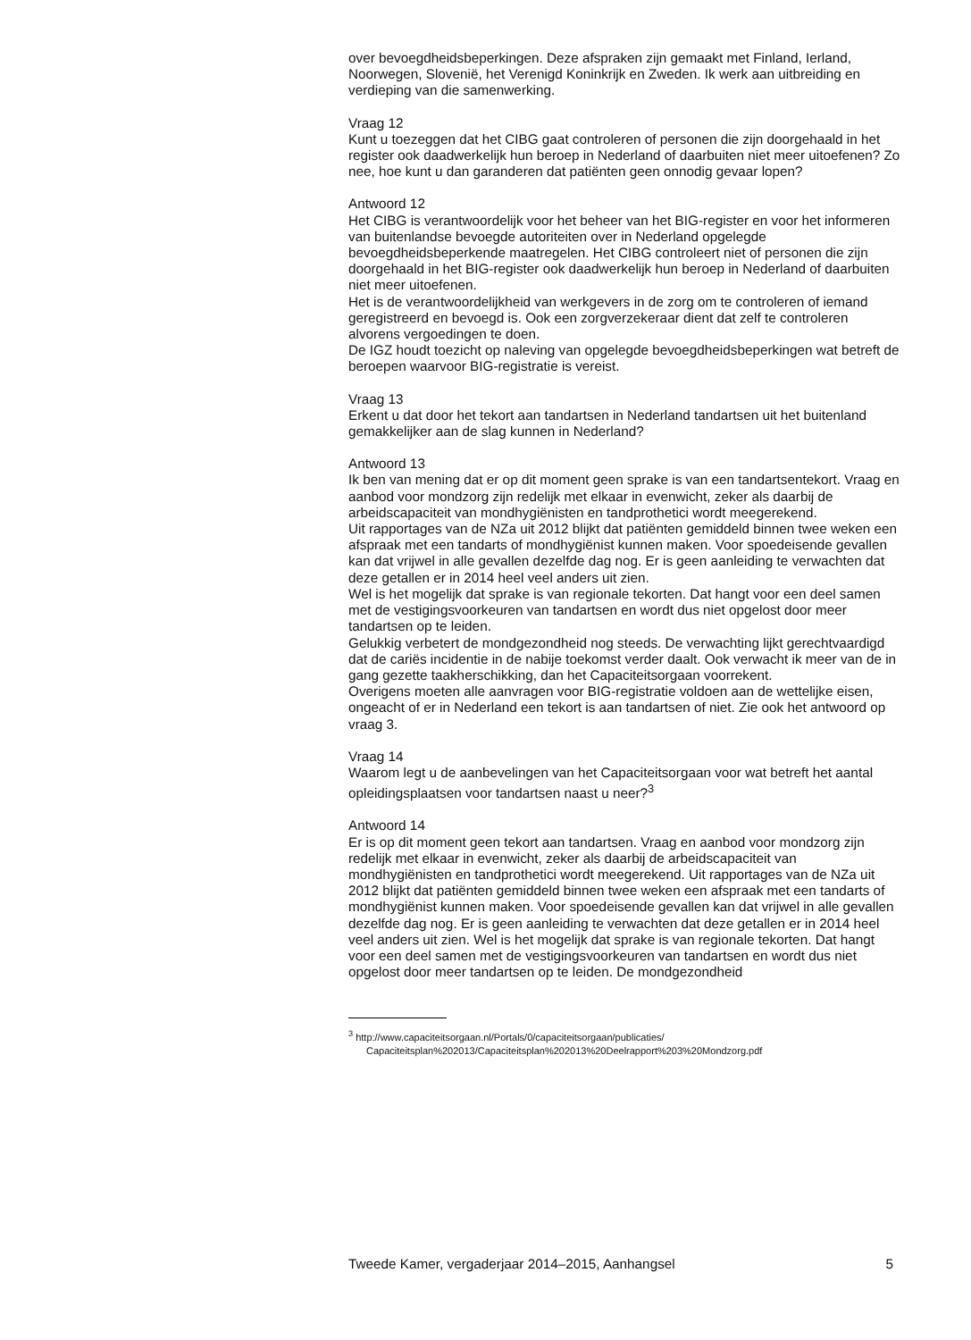over bevoegdheidsbeperkingen. Deze afspraken zijn gemaakt met Finland, Ierland, Noorwegen, Slovenië, het Verenigd Koninkrijk en Zweden. Ik werk aan uitbreiding en verdieping van die samenwerking.
Vraag 12
Kunt u toezeggen dat het CIBG gaat controleren of personen die zijn doorgehaald in het register ook daadwerkelijk hun beroep in Nederland of daarbuiten niet meer uitoefenen? Zo nee, hoe kunt u dan garanderen dat patiënten geen onnodig gevaar lopen?
Antwoord 12
Het CIBG is verantwoordelijk voor het beheer van het BIG-register en voor het informeren van buitenlandse bevoegde autoriteiten over in Nederland opgelegde bevoegdheidsbeperkende maatregelen. Het CIBG controleert niet of personen die zijn doorgehaald in het BIG-register ook daadwerkelijk hun beroep in Nederland of daarbuiten niet meer uitoefenen.
Het is de verantwoordelijkheid van werkgevers in de zorg om te controleren of iemand geregistreerd en bevoegd is. Ook een zorgverzekeraar dient dat zelf te controleren alvorens vergoedingen te doen.
De IGZ houdt toezicht op naleving van opgelegde bevoegdheidsbeperkingen wat betreft de beroepen waarvoor BIG-registratie is vereist.
Vraag 13
Erkent u dat door het tekort aan tandartsen in Nederland tandartsen uit het buitenland gemakkelijker aan de slag kunnen in Nederland?
Antwoord 13
Ik ben van mening dat er op dit moment geen sprake is van een tandartsentekort. Vraag en aanbod voor mondzorg zijn redelijk met elkaar in evenwicht, zeker als daarbij de arbeidscapaciteit van mondhygiënisten en tandprothetici wordt meegerekend.
Uit rapportages van de NZa uit 2012 blijkt dat patiënten gemiddeld binnen twee weken een afspraak met een tandarts of mondhygiënist kunnen maken. Voor spoedeisende gevallen kan dat vrijwel in alle gevallen dezelfde dag nog. Er is geen aanleiding te verwachten dat deze getallen er in 2014 heel veel anders uit zien.
Wel is het mogelijk dat sprake is van regionale tekorten. Dat hangt voor een deel samen met de vestigingsvoorkeuren van tandartsen en wordt dus niet opgelost door meer tandartsen op te leiden.
Gelukkig verbetert de mondgezondheid nog steeds. De verwachting lijkt gerechtvaardigd dat de cariës incidentie in de nabije toekomst verder daalt. Ook verwacht ik meer van de in gang gezette taakherschikking, dan het Capaciteitsorgaan voorrekent.
Overigens moeten alle aanvragen voor BIG-registratie voldoen aan de wettelijke eisen, ongeacht of er in Nederland een tekort is aan tandartsen of niet. Zie ook het antwoord op vraag 3.
Vraag 14
Waarom legt u de aanbevelingen van het Capaciteitsorgaan voor wat betreft het aantal opleidingsplaatsen voor tandartsen naast u neer?<sup>3</sup>
Antwoord 14
Er is op dit moment geen tekort aan tandartsen. Vraag en aanbod voor mondzorg zijn redelijk met elkaar in evenwicht, zeker als daarbij de arbeidscapaciteit van mondhygiënisten en tandprothetici wordt meegerekend. Uit rapportages van de NZa uit 2012 blijkt dat patiënten gemiddeld binnen twee weken een afspraak met een tandarts of mondhygiënist kunnen maken. Voor spoedeisende gevallen kan dat vrijwel in alle gevallen dezelfde dag nog. Er is geen aanleiding te verwachten dat deze getallen er in 2014 heel veel anders uit zien. Wel is het mogelijk dat sprake is van regionale tekorten. Dat hangt voor een deel samen met de vestigingsvoorkeuren van tandartsen en wordt dus niet opgelost door meer tandartsen op te leiden. De mondgezondheid
<sup>3</sup> http://www.capaciteitsorgaan.nl/Portals/0/capaciteitsorgaan/publicaties/ Capaciteitsplan%202013/Capaciteitsplan%202013%20Deelrapport%203%20Mondzorg.pdf
Tweede Kamer, vergaderjaar 2014–2015, Aanhangsel 5